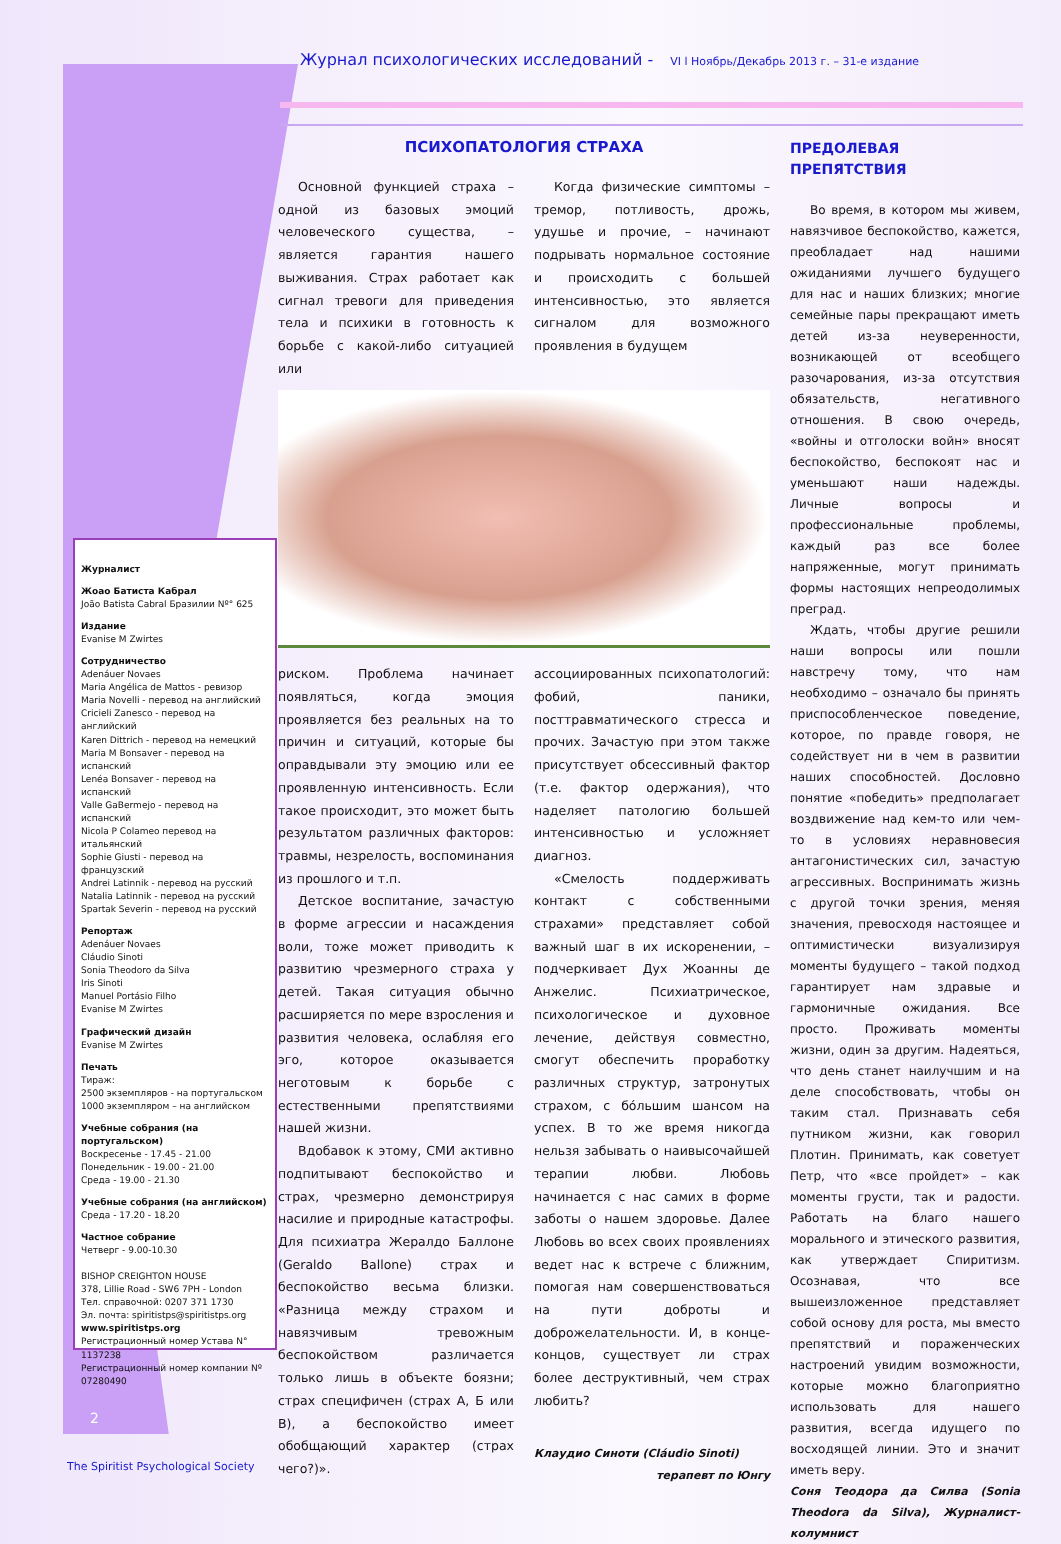Журнал психологических исследований - VI l Ноябрь/Декабрь 2013 г. – 31-е издание
Журналист
Жоао Батиста Кабрал
João Batista Cabral Бразилии Nº° 625
Издание
Evanise M Zwirtes
Сотрудничество
Adenáuer Novaes
Maria Angélica de Mattos - ревизор
Maria Novelli - перевод на английский
Cricieli Zanesco - перевод на английский
Karen Dittrich - перевод на немецкий
Maria M Bonsaver - перевод на испанский
Lenéa Bonsaver - перевод на испанский
Valle GaBermejo - перевод на испанский
Nicola P Colameo перевод на итальянский
Sophie Giusti - перевод на французский
Andrei Latinnik - перевод на русский
Natalia Latinnik - перевод на русский
Spartak Severin - перевод на русский
Репортаж
Adenáuer Novaes
Cláudio Sinoti
Sonia Theodoro da Silva
Iris Sinoti
Manuel Portásio Filho
Evanise M Zwirtes
Графический дизайн
Evanise M Zwirtes
Печать
Тираж:
2500 экземпляров - на португальском
1000 экземпляром – на английском
Учебные собрания (на португальском)
Воскресенье - 17.45 - 21.00
Понедельник - 19.00 - 21.00
Среда - 19.00 - 21.30
Учебные собрания (на английском)
Среда - 17.20 - 18.20
Частное собрание
Четверг - 9.00-10.30
BISHOP CREIGHTON HOUSE
378, Lillie Road - SW6 7PH - London
Тел. справочной: 0207 371 1730
Эл. почта: spiritistps@spiritistps.org
www.spiritistps.org
Регистрационный номер Устава N° 1137238
Регистрационный номер компании Nº 07280490
ПСИХОПАТОЛОГИЯ СТРАХА
Основной функцией страха – одной из базовых эмоций человеческого существа, – является гарантия нашего выживания. Страх работает как сигнал тревоги для приведения тела и психики в готовность к борьбе с какой-либо ситуацией или
Когда физические симптомы – тремор, потливость, дрожь, удушье и прочие, – начинают подрывать нормальное состояние и происходить с большей интенсивностью, это является сигналом для возможного проявления в будущем
риском. Проблема начинает появляться, когда эмоция проявляется без реальных на то причин и ситуаций, которые бы оправдывали эту эмоцию или ее проявленную интенсивность. Если такое происходит, это может быть результатом различных факторов: травмы, незрелость, воспоминания из прошлого и т.п.
Детское воспитание, зачастую в форме агрессии и насаждения воли, тоже может приводить к развитию чрезмерного страха у детей. Такая ситуация обычно расширяется по мере взросления и развития человека, ослабляя его эго, которое оказывается неготовым к борьбе с естественными препятствиями нашей жизни.
Вдобавок к этому, СМИ активно подпитывают беспокойство и страх, чрезмерно демонстрируя насилие и природные катастрофы. Для психиатра Жералдо Баллоне (Geraldo Ballone) страх и беспокойство весьма близки. «Разница между страхом и навязчивым тревожным беспокойством различается только лишь в объекте боязни; страх специфичен (страх А, Б или В), а беспокойство имеет обобщающий характер (страх чего?)».
ассоциированных психопатологий: фобий, паники, посттравматического стресса и прочих. Зачастую при этом также присутствует обсессивный фактор (т.е. фактор одержания), что наделяет патологию большей интенсивностью и усложняет диагноз.
«Смелость поддерживать контакт с собственными страхами» представляет собой важный шаг в их искоренении, – подчеркивает Дух Жоанны де Анжелис. Психиатрическое, психологическое и духовное лечение, действуя совместно, смогут обеспечить проработку различных структур, затронутых страхом, с бóльшим шансом на успех. В то же время никогда нельзя забывать о наивысочайшей терапии любви. Любовь начинается с нас самих в форме заботы о нашем здоровье. Далее Любовь во всех своих проявлениях ведет нас к встрече с ближним, помогая нам совершенствоваться на пути доброты и доброжелательности. И, в конце-концов, существует ли страх более деструктивный, чем страх любить?
Клаудио Синоти (Cláudio Sinoti)
терапевт по Юнгу
ПРЕДОЛЕВАЯ ПРЕПЯТСТВИЯ
Во время, в котором мы живем, навязчивое беспокойство, кажется, преобладает над нашими ожиданиями лучшего будущего для нас и наших близких; многие семейные пары прекращают иметь детей из-за неуверенности, возникающей от всеобщего разочарования, из-за отсутствия обязательств, негативного отношения. В свою очередь, «войны и отголоски войн» вносят беспокойство, беспокоят нас и уменьшают наши надежды. Личные вопросы и профессиональные проблемы, каждый раз все более напряженные, могут принимать формы настоящих непреодолимых преград.
Ждать, чтобы другие решили наши вопросы или пошли навстречу тому, что нам необходимо – означало бы принять приспособленческое поведение, которое, по правде говоря, не содействует ни в чем в развитии наших способностей. Дословно понятие «победить» предполагает воздвижение над кем-то или чем-то в условиях неравновесия антагонистических сил, зачастую агрессивных. Воспринимать жизнь с другой точки зрения, меняя значения, превосходя настоящее и оптимистически визуализируя моменты будущего – такой подход гарантирует нам здравые и гармоничные ожидания. Все просто. Проживать моменты жизни, один за другим. Надеяться, что день станет наилучшим и на деле способствовать, чтобы он таким стал. Признавать себя путником жизни, как говорил Плотин. Принимать, как советует Петр, что «все пройдет» – как моменты грусти, так и радости. Работать на благо нашего морального и этического развития, как утверждает Спиритизм. Осознавая, что все вышеизложенное представляет собой основу для роста, мы вместо препятствий и пораженческих настроений увидим возможности, которые можно благоприятно использовать для нашего развития, всегда идущего по восходящей линии. Это и значит иметь веру.
Соня Теодора да Силва (Sonia Theodora da Silva), Журналист-колумнист
2
The Spiritist Psychological Society